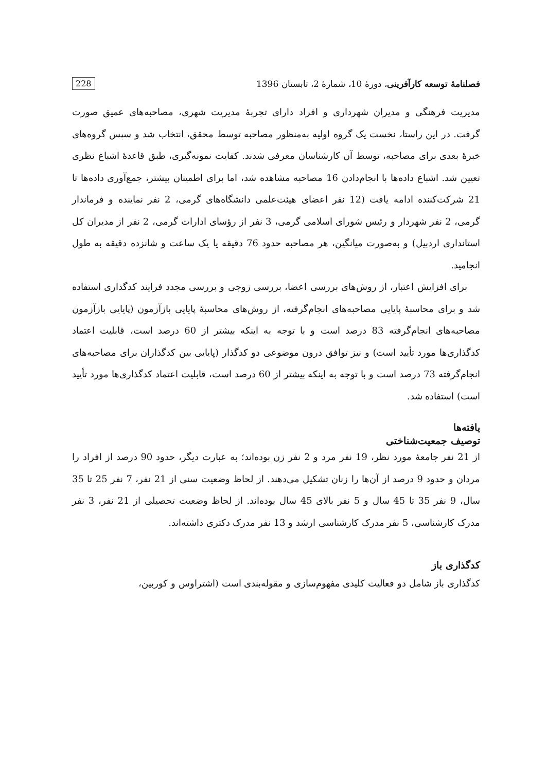فصلنامهٔ توسعه کارآفرینی، دورهٔ 10، شمارهٔ 2، تابستان 1396 228
مدیریت فرهنگی و مدیران شهرداری و افراد دارای تجربهٔ مدیریت شهری، مصاحبه‌های عمیق صورت گرفت. در این راستا، نخست یک گروه اولیه به‌منظور مصاحبه توسط محقق، انتخاب شد و سپس گروه‌های خبرهٔ بعدی برای مصاحبه، توسط آن کارشناسان معرفی شدند. کفایت نمونه‌گیری، طبق قاعدهٔ اشباع نظری تعیین شد. اشباع داده‌ها با انجام‌دادن 16 مصاحبه مشاهده شد، اما برای اطمینان بیشتر، جمع‌آوری داده‌ها تا 21 شرکت‌کننده ادامه یافت (12 نفر اعضای هیئت‌علمی دانشگاه‌های گرمی، 2 نفر نماینده و فرماندار گرمی، 2 نفر شهردار و رئیس شورای اسلامی گرمی، 3 نفر از رؤسای ادارات گرمی، 2 نفر از مدیران کل استانداری اردبیل) و به‌صورت میانگین، هر مصاحبه حدود 76 دقیقه یا یک ساعت و شانزده دقیقه به طول انجامید.
برای افزایش اعتبار، از روش‌های بررسی اعضا، بررسی زوجی و بررسی مجدد فرایند کدگذاری استفاده شد و برای محاسبهٔ پایایی مصاحبه‌های انجام‌گرفته، از روش‌های محاسبهٔ پایایی بازآزمون (پایایی بازآزمون مصاحبه‌های انجام‌گرفته 83 درصد است و با توجه به اینکه بیشتر از 60 درصد است، قابلیت اعتماد کدگذاری‌ها مورد تأیید است) و نیز توافق درون موضوعی دو کدگذار (پایایی بین کدگذاران برای مصاحبه‌های انجام‌گرفته 73 درصد است و با توجه به اینکه بیشتر از 60 درصد است، قابلیت اعتماد کدگذاری‌ها مورد تأیید است) استفاده شد.
یافته‌ها
توصیف جمعیت‌شناختی
از 21 نفر جامعهٔ مورد نظر، 19 نفر مرد و 2 نفر زن بوده‌اند؛ به عبارت دیگر، حدود 90 درصد از افراد را مردان و حدود 9 درصد از آن‌ها را زنان تشکیل می‌دهند. از لحاظ وضعیت سنی از 21 نفر، 7 نفر 25 تا 35 سال، 9 نفر 35 تا 45 سال و 5 نفر بالای 45 سال بوده‌اند. از لحاظ وضعیت تحصیلی از 21 نفر، 3 نفر مدرک کارشناسی، 5 نفر مدرک کارشناسی ارشد و 13 نفر مدرک دکتری داشته‌اند.
کدگذاری باز
کدگذاری باز شامل دو فعالیت کلیدی مفهوم‌سازی و مقوله‌بندی است (اشتراوس و کوربین،